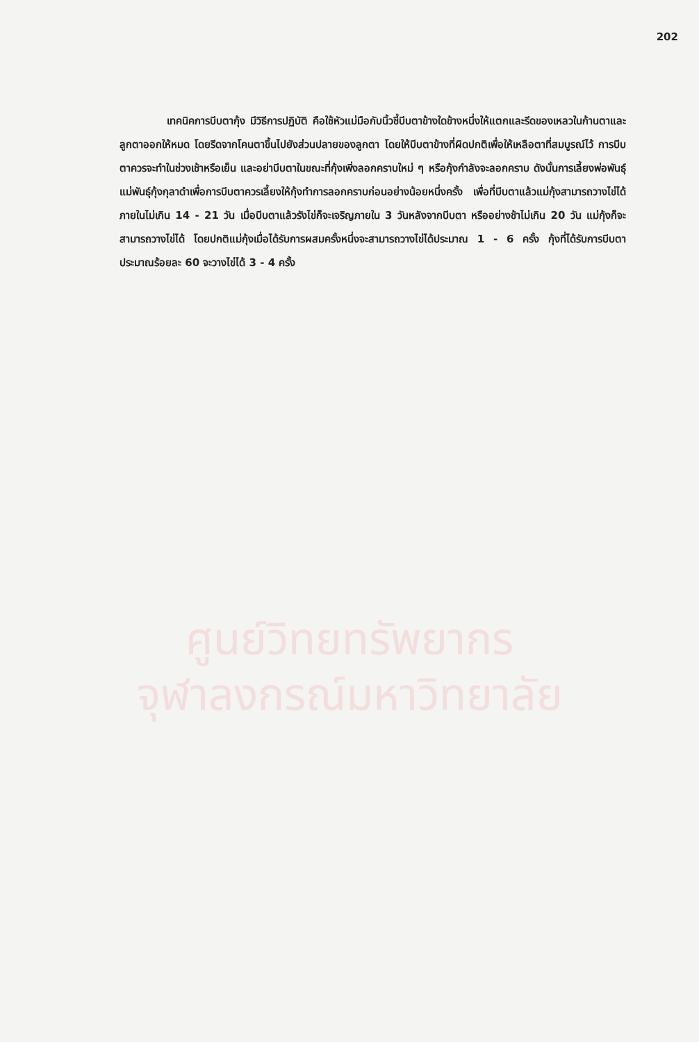202
เทคนิคการบีบตากุ้ง มีวิธีการปฏิบัติ คือใช้หัวแม่มือกับนิ้วชี้บีบตาข้างใดข้างหนึ่งให้แตกและรีดของเหลวในก้านตาและลูกตาออกให้หมด โดยรีดจากโคนตาขึ้นไปยังส่วนปลายของลูกตา โดยให้บีบตาข้างที่ผิดปกติเพื่อให้เหลือตาที่สมบูรณ์ไว้ การบีบตาควรจะทำในช่วงเช้าหรือเย็น และอย่าบีบตาในขณะที่กุ้งเพิ่งลอกคราบใหม่ ๆ หรือกุ้งกำลังจะลอกคราบ ดังนั้นการเลี้ยงพ่อพันธุ์แม่พันธุ์กุ้งกุลาดำเพื่อการบีบตาควรเลี้ยงให้กุ้งทำการลอกคราบก่อนอย่างน้อยหนึ่งครั้ง เพื่อที่บีบตาแล้วแม่กุ้งสามารถวางไข่ได้ภายในไม่เกิน 14 - 21 วัน เมื่อบีบตาแล้วรังไข่ก็จะเจริญภายใน 3 วันหลังจากบีบตา หรืออย่างช้าไม่เกิน 20 วัน แม่กุ้งก็จะสามารถวางไข่ได้ โดยปกติแม่กุ้งเมื่อได้รับการผสมครั้งหนึ่งจะสามารถวางไข่ได้ประมาณ 1 - 6 ครั้ง กุ้งที่ได้รับการบีบตาประมาณร้อยละ 60 จะวางไข่ได้ 3 - 4 ครั้ง
ศูนย์วิทยทรัพยากร
จุฬาลงกรณ์มหาวิทยาลัย